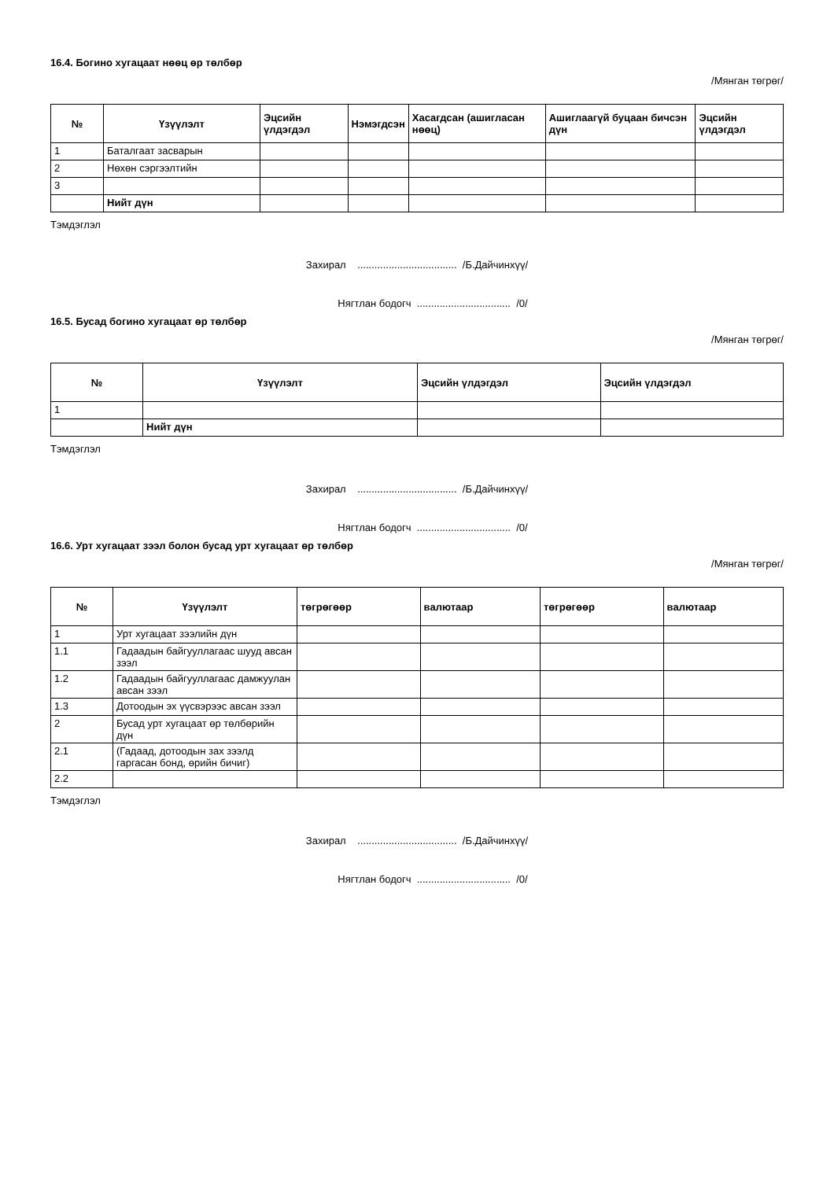16.4. Богино хугацаат нөөц өр төлбөр
/Мянган төгрөг/
| № | Үзүүлэлт | Эцсийн үлдэгдэл | Нэмэгдсэн | Хасагдсан (ашигласан нөөц) | Ашиглаагүй буцаан бичсэн дүн | Эцсийн үлдэгдэл |
| --- | --- | --- | --- | --- | --- | --- |
| 1 | Баталгаат засварын | | | | | |
| 2 | Нөхөн сэргээлтийн | | | | | |
| 3 | | | | | | |
| | Нийт дүн | | | | | |
Тэмдэглэл
Захирал ................................... /Б.Дайчинхүү/
Нягтлан бодогч ................................. /0/
16.5. Бусад богино хугацаат өр төлбөр
/Мянган төгрөг/
| № | Үзүүлэлт | Эцсийн үлдэгдэл | Эцсийн үлдэгдэл |
| --- | --- | --- | --- |
| 1 | | | |
| | Нийт дүн | | |
Тэмдэглэл
Захирал ................................... /Б.Дайчинхүү/
Нягтлан бодогч ................................. /0/
16.6. Урт хугацаат зээл болон бусад урт хугацаат өр төлбөр
/Мянган төгрөг/
| № | Үзүүлэлт | төгрөгөөр | валютаар | төгрөгөөр | валютаар |
| --- | --- | --- | --- | --- | --- |
| 1 | Урт хугацаат зээлийн дүн | | | | |
| 1.1 | Гадаадын байгууллагаас шууд авсан зээл | | | | |
| 1.2 | Гадаадын байгууллагаас дамжуулан авсан зээл | | | | |
| 1.3 | Дотоодын эх үүсвэрээс авсан зээл | | | | |
| 2 | Бусад урт хугацаат өр төлбөрийн дүн | | | | |
| 2.1 | (Гадаад, дотоодын зах зээлд гаргасан бонд, өрийн бичиг) | | | | |
| 2.2 | | | | | |
Тэмдэглэл
Захирал ................................... /Б.Дайчинхүү/
Нягтлан бодогч ................................. /0/